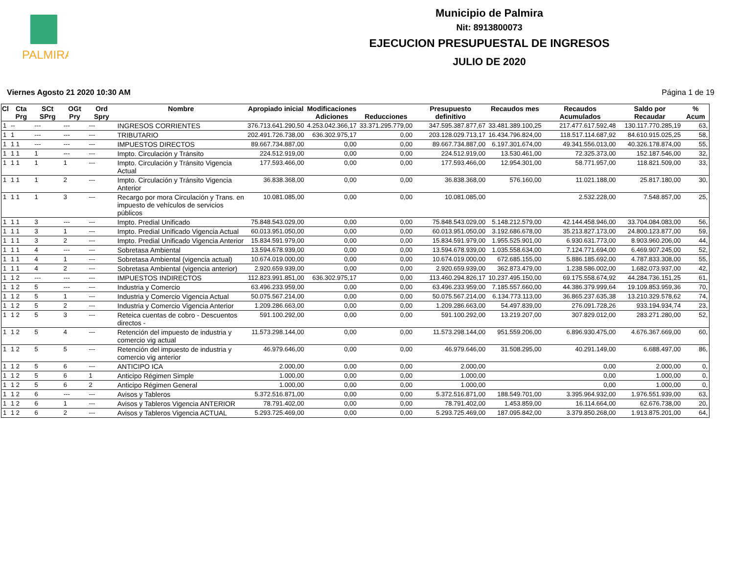PALMIRA
Municipio de Palmira
Nit: 8913800073
EJECUCION PRESUPUESTAL DE INGRESOS
JULIO DE 2020
Viernes Agosto 21 2020 10:30 AM Página 1 de 19
| Cl | Cta Prg | SCt SPrg | OGt Pry | Ord Spry | Nombre | Apropiado inicial | Modificaciones Adiciones | Reducciones | Presupuesto definitivo | Recaudos mes | Recaudos Acumulados | Saldo por Recaudar | % Acum |
| --- | --- | --- | --- | --- | --- | --- | --- | --- | --- | --- | --- | --- | --- |
| 1 | -- | --- | --- | --- | INGRESOS CORRIENTES | 376.713.641.290,50 | 4.253.042.366,17 | 33.371.295.779,00 | 347.595.387.877,67 | 33.481.389.100,25 | 217.477.617.592,48 | 130.117.770.285,19 | 63, |
| 1 | 1 | --- | --- | --- | TRIBUTARIO | 202.491.726.738,00 | 636.302.975,17 | 0,00 | 203.128.029.713,17 | 16.434.796.824,00 | 118.517.114.687,92 | 84.610.915.025,25 | 58, |
| 1 | 1 1 | --- | --- | --- | IMPUESTOS DIRECTOS | 89.667.734.887,00 | 0,00 | 0,00 | 89.667.734.887,00 | 6.197.301.674,00 | 49.341.556.013,00 | 40.326.178.874,00 | 55, |
| 1 | 1 1 | 1 | --- | --- | Impto. Circulación y Tránsito | 224.512.919,00 | 0,00 | 0,00 | 224.512.919,00 | 13.530.461,00 | 72.325.373,00 | 152.187.546,00 | 32, |
| 1 | 1 1 | 1 | 1 | --- | Impto. Circulación y Tránsito Vigencia Actual | 177.593.466,00 | 0,00 | 0,00 | 177.593.466,00 | 12.954.301,00 | 58.771.957,00 | 118.821.509,00 | 33, |
| 1 | 1 1 | 1 | 2 | --- | Impto. Circulación y Tránsito Vigencia Anterior | 36.838.368,00 | 0,00 | 0,00 | 36.838.368,00 | 576.160,00 | 11.021.188,00 | 25.817.180,00 | 30, |
| 1 | 1 1 | 1 | 3 | --- | Recargo por mora Circulación y Trans. en impuesto de vehículos de servicios públicos | 10.081.085,00 | 0,00 | 0,00 | 10.081.085,00 | | 2.532.228,00 | 7.548.857,00 | 25, |
| 1 | 1 1 | 3 | --- | --- | Impto. Predial Unificado | 75.848.543.029,00 | 0,00 | 0,00 | 75.848.543.029,00 | 5.148.212.579,00 | 42.144.458.946,00 | 33.704.084.083,00 | 56, |
| 1 | 1 1 | 3 | 1 | --- | Impto. Predial Unificado Vigencia Actual | 60.013.951.050,00 | 0,00 | 0,00 | 60.013.951.050,00 | 3.192.686.678,00 | 35.213.827.173,00 | 24.800.123.877,00 | 59, |
| 1 | 1 1 | 3 | 2 | --- | Impto. Predial Unificado Vigencia Anterior | 15.834.591.979,00 | 0,00 | 0,00 | 15.834.591.979,00 | 1.955.525.901,00 | 6.930.631.773,00 | 8.903.960.206,00 | 44, |
| 1 | 1 1 | 4 | --- | --- | Sobretasa Ambiental | 13.594.678.939,00 | 0,00 | 0,00 | 13.594.678.939,00 | 1.035.558.634,00 | 7.124.771.694,00 | 6.469.907.245,00 | 52, |
| 1 | 1 1 | 4 | 1 | --- | Sobretasa Ambiental (vigencia actual) | 10.674.019.000,00 | 0,00 | 0,00 | 10.674.019.000,00 | 672.685.155,00 | 5.886.185.692,00 | 4.787.833.308,00 | 55, |
| 1 | 1 1 | 4 | 2 | --- | Sobretasa Ambiental (vigencia anterior) | 2.920.659.939,00 | 0,00 | 0,00 | 2.920.659.939,00 | 362.873.479,00 | 1.238.586.002,00 | 1.682.073.937,00 | 42, |
| 1 | 1 2 | --- | --- | --- | IMPUESTOS INDIRECTOS | 112.823.991.851,00 | 636.302.975,17 | 0,00 | 113.460.294.826,17 | 10.237.495.150,00 | 69.175.558.674,92 | 44.284.736.151,25 | 61, |
| 1 | 1 2 | 5 | --- | --- | Industria y Comercio | 63.496.233.959,00 | 0,00 | 0,00 | 63.496.233.959,00 | 7.185.557.660,00 | 44.386.379.999,64 | 19.109.853.959,36 | 70, |
| 1 | 1 2 | 5 | 1 | --- | Industria y Comercio Vigencia Actual | 50.075.567.214,00 | 0,00 | 0,00 | 50.075.567.214,00 | 6.134.773.113,00 | 36.865.237.635,38 | 13.210.329.578,62 | 74, |
| 1 | 1 2 | 5 | 2 | --- | Industria y Comercio Vigencia Anterior | 1.209.286.663,00 | 0,00 | 0,00 | 1.209.286.663,00 | 54.497.839,00 | 276.091.728,26 | 933.194.934,74 | 23, |
| 1 | 1 2 | 5 | 3 | --- | Reteica cuentas de cobro - Descuentos directos - | 591.100.292,00 | 0,00 | 0,00 | 591.100.292,00 | 13.219.207,00 | 307.829.012,00 | 283.271.280,00 | 52, |
| 1 | 1 2 | 5 | 4 | --- | Retención del impuesto de industria y comercio vig actual | 11.573.298.144,00 | 0,00 | 0,00 | 11.573.298.144,00 | 951.559.206,00 | 6.896.930.475,00 | 4.676.367.669,00 | 60, |
| 1 | 1 2 | 5 | 5 | --- | Retención del impuesto de industria y comercio vig anterior | 46.979.646,00 | 0,00 | 0,00 | 46.979.646,00 | 31.508.295,00 | 40.291.149,00 | 6.688.497,00 | 86, |
| 1 | 1 2 | 5 | 6 | --- | ANTICIPO ICA | 2.000,00 | 0,00 | 0,00 | 2.000,00 | | 0,00 | 2.000,00 | 0, |
| 1 | 1 2 | 5 | 6 | 1 | Anticipo Régimen Simple | 1.000,00 | 0,00 | 0,00 | 1.000,00 | | 0,00 | 1.000,00 | 0, |
| 1 | 1 2 | 5 | 6 | 2 | Anticipo Régimen General | 1.000,00 | 0,00 | 0,00 | 1.000,00 | | 0,00 | 1.000,00 | 0, |
| 1 | 1 2 | 6 | --- | --- | Avisos y Tableros | 5.372.516.871,00 | 0,00 | 0,00 | 5.372.516.871,00 | 188.549.701,00 | 3.395.964.932,00 | 1.976.551.939,00 | 63, |
| 1 | 1 2 | 6 | 1 | --- | Avisos y Tableros Vigencia ANTERIOR | 78.791.402,00 | 0,00 | 0,00 | 78.791.402,00 | 1.453.859,00 | 16.114.664,00 | 62.676.738,00 | 20, |
| 1 | 1 2 | 6 | 2 | --- | Avisos y Tableros Vigencia ACTUAL | 5.293.725.469,00 | 0,00 | 0,00 | 5.293.725.469,00 | 187.095.842,00 | 3.379.850.268,00 | 1.913.875.201,00 | 64, |